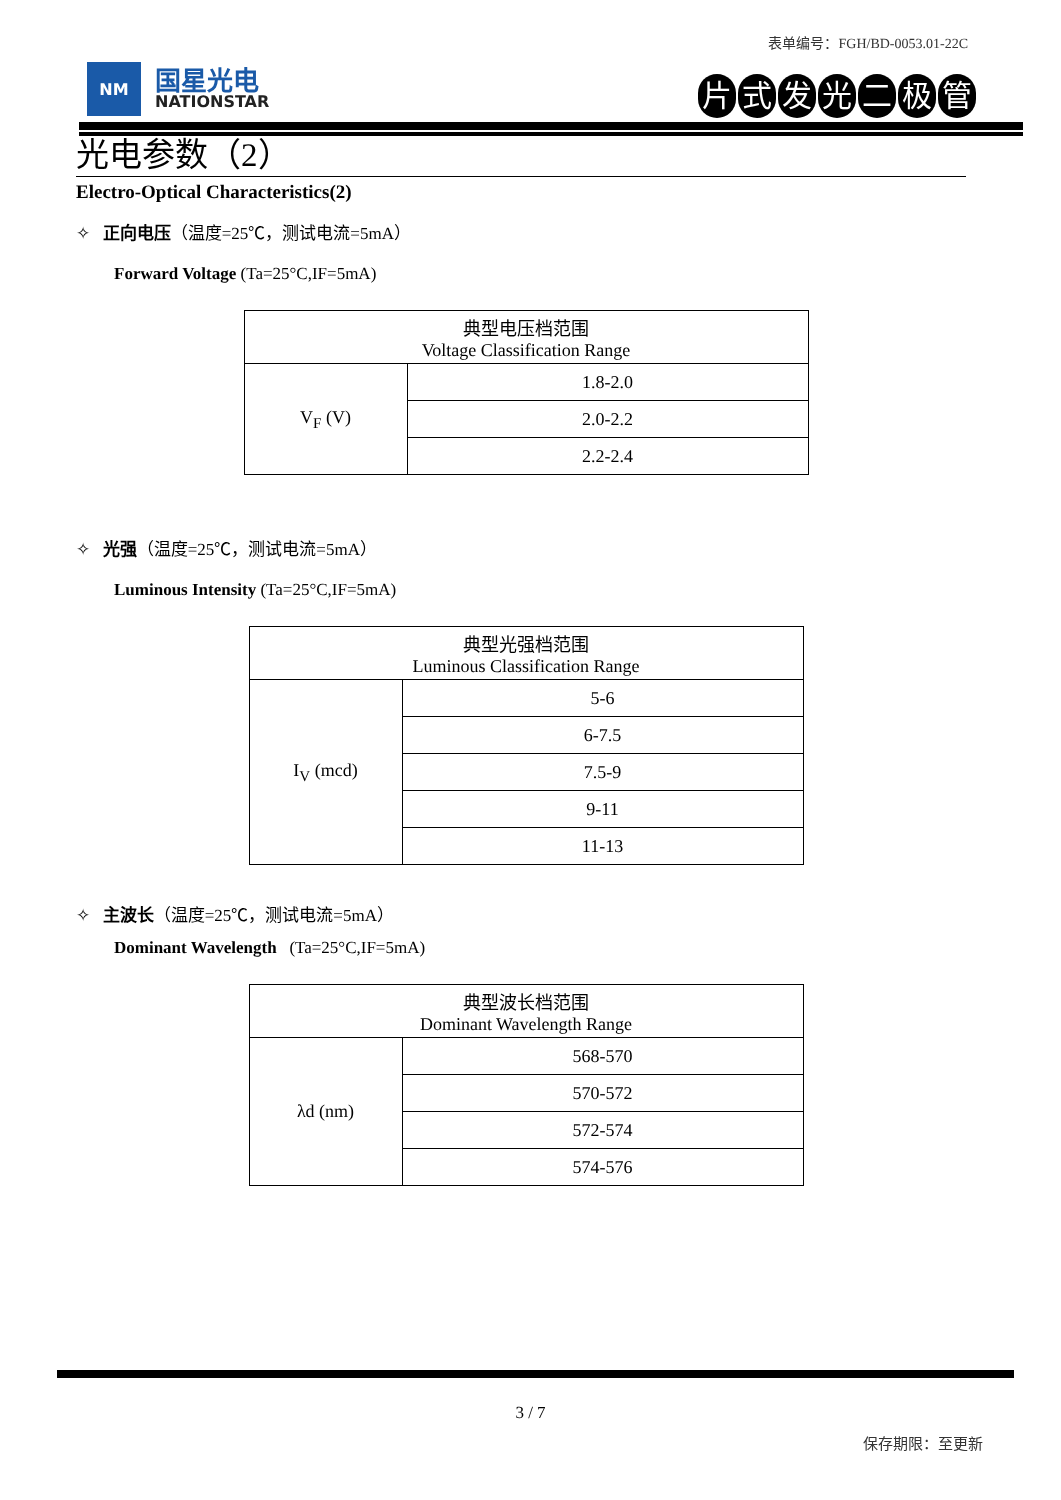表单编号：FGH/BD-0053.01-22C
NM
国星光电
NATIONSTAR
片式发光二极管
光电参数（2）
Electro-Optical Characteristics(2)
✧ 正向电压（温度=25℃，测试电流=5mA）
Forward Voltage (Ta=25°C,IF=5mA)
| 典型电压档范围 Voltage Classification Range | |
| V<sub>F</sub> (V) | 1.8-2.0 |
| | 2.0-2.2 |
| | 2.2-2.4 |
✧ 光强（温度=25℃，测试电流=5mA）
Luminous Intensity (Ta=25°C,IF=5mA)
| 典型光强档范围 Luminous Classification Range | |
| I<sub>V</sub> (mcd) | 5-6 |
| | 6-7.5 |
| | 7.5-9 |
| | 9-11 |
| | 11-13 |
✧ 主波长（温度=25℃，测试电流=5mA）
Dominant Wavelength (Ta=25°C,IF=5mA)
| 典型波长档范围 Dominant Wavelength Range | |
| λd (nm) | 568-570 |
| | 570-572 |
| | 572-574 |
| | 574-576 |
3 / 7
保存期限：至更新